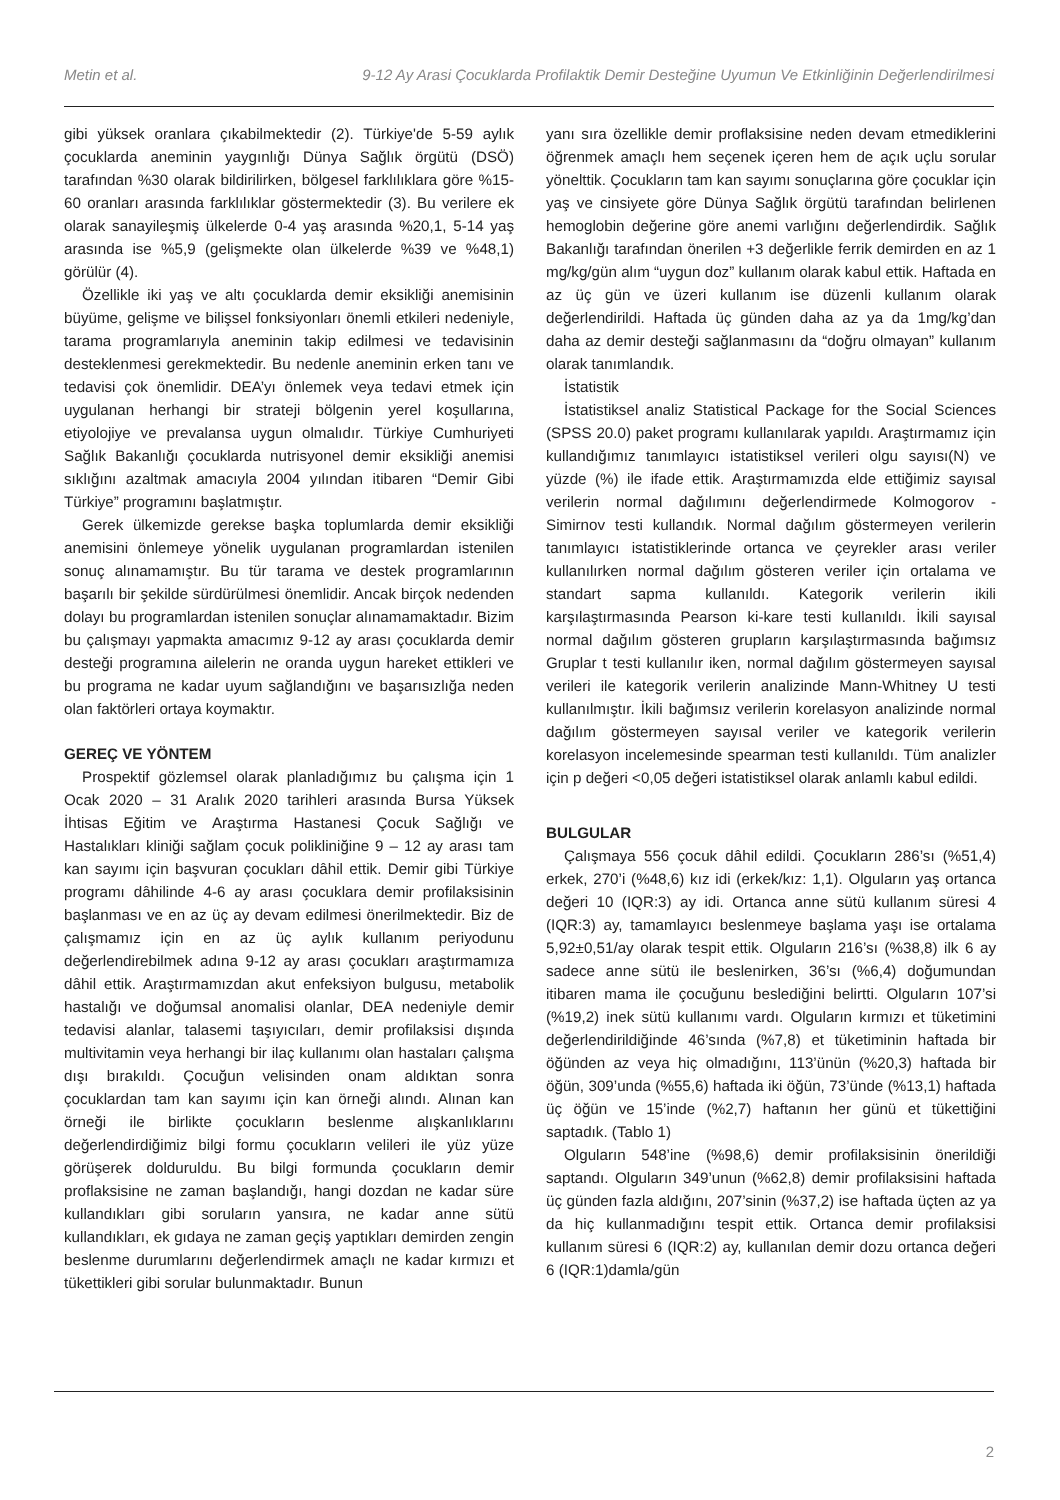Metin et al. 9-12 Ay Arasi Çocuklarda Profilaktik Demir Desteğine Uyumun Ve Etkinliğinin Değerlendirilmesi
gibi yüksek oranlara çıkabilmektedir (2). Türkiye'de 5-59 aylık çocuklarda aneminin yaygınlığı Dünya Sağlık örgütü (DSÖ) tarafından %30 olarak bildirilirken, bölgesel farklılıklara göre %15-60 oranları arasında farklılıklar göstermektedir (3). Bu verilere ek olarak sanayileşmiş ülkelerde 0-4 yaş arasında %20,1, 5-14 yaş arasında ise %5,9 (gelişmekte olan ülkelerde %39 ve %48,1) görülür (4).
Özellikle iki yaş ve altı çocuklarda demir eksikliği anemisinin büyüme, gelişme ve bilişsel fonksiyonları önemli etkileri nedeniyle, tarama programlarıyla aneminin takip edilmesi ve tedavisinin desteklenmesi gerekmektedir. Bu nedenle aneminin erken tanı ve tedavisi çok önemlidir. DEA’yı önlemek veya tedavi etmek için uygulanan herhangi bir strateji bölgenin yerel koşullarına, etiyolojiye ve prevalansa uygun olmalıdır. Türkiye Cumhuriyeti Sağlık Bakanlığı çocuklarda nutrisyonel demir eksikliği anemisi sıklığını azaltmak amacıyla 2004 yılından itibaren “Demir Gibi Türkiye” programını başlatmıştır.
Gerek ülkemizde gerekse başka toplumlarda demir eksikliği anemisini önlemeye yönelik uygulanan programlardan istenilen sonuç alınamamıştır. Bu tür tarama ve destek programlarının başarılı bir şekilde sürdürülmesi önemlidir. Ancak birçok nedenden dolayı bu programlardan istenilen sonuçlar alınamamaktadır. Bizim bu çalışmayı yapmakta amacımız 9-12 ay arası çocuklarda demir desteği programına ailelerin ne oranda uygun hareket ettikleri ve bu programa ne kadar uyum sağlandığını ve başarısızlığa neden olan faktörleri ortaya koymaktır.
GEREÇ VE YÖNTEM
Prospektif gözlemsel olarak planladığımız bu çalışma için 1 Ocak 2020 – 31 Aralık 2020 tarihleri arasında Bursa Yüksek İhtisas Eğitim ve Araştırma Hastanesi Çocuk Sağlığı ve Hastalıkları kliniği sağlam çocuk polikliniğine 9 – 12 ay arası tam kan sayımı için başvuran çocukları dâhil ettik. Demir gibi Türkiye programı dâhilinde 4-6 ay arası çocuklara demir profilaksisinin başlanması ve en az üç ay devam edilmesi önerilmektedir. Biz de çalışmamız için en az üç aylık kullanım periyodunu değerlendirebilmek adına 9-12 ay arası çocukları araştırmamıza dâhil ettik. Araştırmamızdan akut enfeksiyon bulgusu, metabolik hastalığı ve doğumsal anomalisi olanlar, DEA nedeniyle demir tedavisi alanlar, talasemi taşıyıcıları, demir profilaksisi dışında multivitamin veya herhangi bir ilaç kullanımı olan hastaları çalışma dışı bırakıldı. Çocuğun velisinden onam aldıktan sonra çocuklardan tam kan sayımı için kan örneği alındı. Alınan kan örneği ile birlikte çocukların beslenme alışkanlıklarını değerlendirdiğimiz bilgi formu çocukların velileri ile yüz yüze görüşerek dolduruldu. Bu bilgi formunda çocukların demir proflaksisine ne zaman başlandığı, hangi dozdan ne kadar süre kullandıkları gibi soruların yansıra, ne kadar anne sütü kullandıkları, ek gıdaya ne zaman geçiş yaptıkları demirden zengin beslenme durumlarını değerlendirmek amaçlı ne kadar kırmızı et tükettikleri gibi sorular bulunmaktadır. Bunun
yanı sıra özellikle demir proflaksisine neden devam etmediklerini öğrenmek amaçlı hem seçenek içeren hem de açık uçlu sorular yönelttik. Çocukların tam kan sayımı sonuçlarına göre çocuklar için yaş ve cinsiyete göre Dünya Sağlık örgütü tarafından belirlenen hemoglobin değerine göre anemi varlığını değerlendirdik. Sağlık Bakanlığı tarafından önerilen +3 değerlikle ferrik demirden en az 1 mg/kg/gün alım “uygun doz” kullanım olarak kabul ettik. Haftada en az üç gün ve üzeri kullanım ise düzenli kullanım olarak değerlendirildi. Haftada üç günden daha az ya da 1mg/kg’dan daha az demir desteği sağlanmasını da “doğru olmayan” kullanım olarak tanımlandık.
İstatistik
İstatistiksel analiz Statistical Package for the Social Sciences (SPSS 20.0) paket programı kullanılarak yapıldı. Araştırmamız için kullandığımız tanımlayıcı istatistiksel verileri olgu sayısı(N) ve yüzde (%) ile ifade ettik. Araştırmamızda elde ettiğimiz sayısal verilerin normal dağılımını değerlendirmede Kolmogorov - Simirnov testi kullandık. Normal dağılım göstermeyen verilerin tanımlayıcı istatistiklerinde ortanca ve çeyrekler arası veriler kullanılırken normal dağılım gösteren veriler için ortalama ve standart sapma kullanıldı. Kategorik verilerin ikili karşılaştırmasında Pearson ki-kare testi kullanıldı. İkili sayısal normal dağılım gösteren grupların karşılaştırmasında bağımsız Gruplar t testi kullanılır iken, normal dağılım göstermeyen sayısal verileri ile kategorik verilerin analizinde Mann-Whitney U testi kullanılmıştır. İkili bağımsız verilerin korelasyon analizinde normal dağılım göstermeyen sayısal veriler ve kategorik verilerin korelasyon incelemesinde spearman testi kullanıldı. Tüm analizler için p değeri <0,05 değeri istatistiksel olarak anlamlı kabul edildi.
BULGULAR
Çalışmaya 556 çocuk dâhil edildi. Çocukların 286’sı (%51,4) erkek, 270’i (%48,6) kız idi (erkek/kız: 1,1). Olguların yaş ortanca değeri 10 (IQR:3) ay idi. Ortanca anne sütü kullanım süresi 4 (IQR:3) ay, tamamlayıcı beslenmeye başlama yaşı ise ortalama 5,92±0,51/ay olarak tespit ettik. Olguların 216’sı (%38,8) ilk 6 ay sadece anne sütü ile beslenirken, 36’sı (%6,4) doğumundan itibaren mama ile çocuğunu beslediğini belirtti. Olguların 107’si (%19,2) inek sütü kullanımı vardı. Olguların kırmızı et tüketimini değerlendirildiğinde 46’sında (%7,8) et tüketiminin haftada bir öğünden az veya hiç olmadığını, 113’ünün (%20,3) haftada bir öğün, 309’unda (%55,6) haftada iki öğün, 73’ünde (%13,1) haftada üç öğün ve 15’inde (%2,7) haftanın her günü et tükettiğini saptadık. (Tablo 1)
Olguların 548’ine (%98,6) demir profilaksisinin önerildiği saptandı. Olguların 349’unun (%62,8) demir profilaksisini haftada üç günden fazla aldığını, 207’sinin (%37,2) ise haftada üçten az ya da hiç kullanmadığını tespit ettik. Ortanca demir profilaksisi kullanım süresi 6 (IQR:2) ay, kullanılan demir dozu ortanca değeri 6 (IQR:1)damla/gün
2